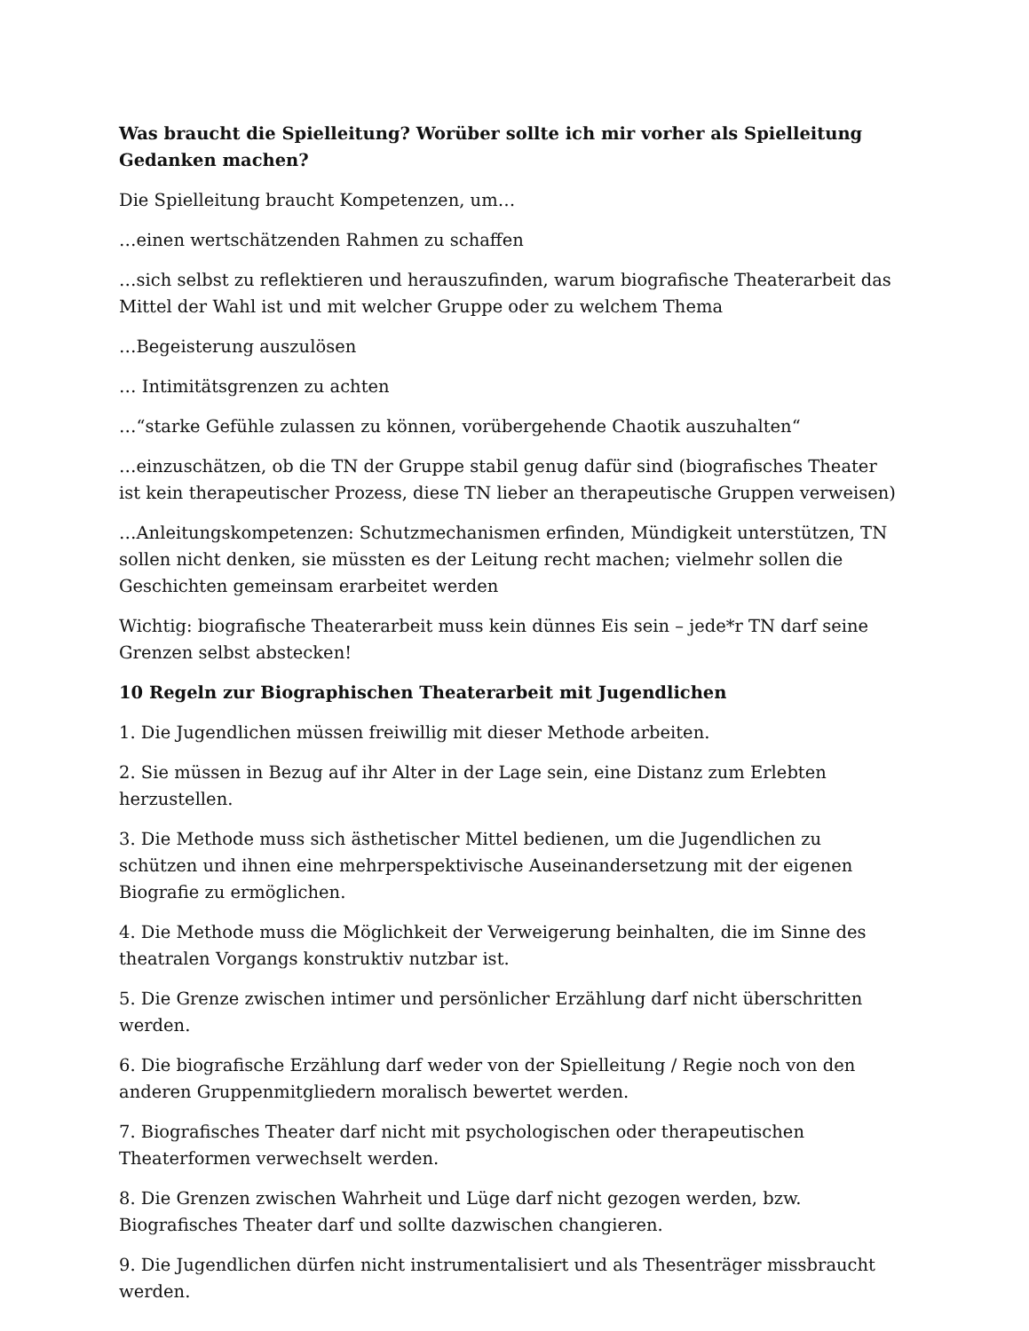Was braucht die Spielleitung? Worüber sollte ich mir vorher als Spielleitung Gedanken machen?
Die Spielleitung braucht Kompetenzen, um…
…einen wertschätzenden Rahmen zu schaffen
…sich selbst zu reflektieren und herauszufinden, warum biografische Theaterarbeit das Mittel der Wahl ist und mit welcher Gruppe oder zu welchem Thema
…Begeisterung auszulösen
… Intimitätsgrenzen zu achten
…“starke Gefühle zulassen zu können, vorübergehende Chaotik auszuhalten“
…einzuschätzen, ob die TN der Gruppe stabil genug dafür sind (biografisches Theater ist kein therapeutischer Prozess, diese TN lieber an therapeutische Gruppen verweisen)
…Anleitungskompetenzen: Schutzmechanismen erfinden, Mündigkeit unterstützen, TN sollen nicht denken, sie müssten es der Leitung recht machen; vielmehr sollen die Geschichten gemeinsam erarbeitet werden
Wichtig: biografische Theaterarbeit muss kein dünnes Eis sein – jede*r TN darf seine Grenzen selbst abstecken!
10 Regeln zur Biographischen Theaterarbeit mit Jugendlichen
1. Die Jugendlichen müssen freiwillig mit dieser Methode arbeiten.
2. Sie müssen in Bezug auf ihr Alter in der Lage sein, eine Distanz zum Erlebten herzustellen.
3. Die Methode muss sich ästhetischer Mittel bedienen, um die Jugendlichen zu schützen und ihnen eine mehrperspektivische Auseinandersetzung mit der eigenen Biografie zu ermöglichen.
4. Die Methode muss die Möglichkeit der Verweigerung beinhalten, die im Sinne des theatralen Vorgangs konstruktiv nutzbar ist.
5. Die Grenze zwischen intimer und persönlicher Erzählung darf nicht überschritten werden.
6. Die biografische Erzählung darf weder von der Spielleitung / Regie noch von den anderen Gruppenmitgliedern moralisch bewertet werden.
7. Biografisches Theater darf nicht mit psychologischen oder therapeutischen Theaterformen verwechselt werden.
8. Die Grenzen zwischen Wahrheit und Lüge darf nicht gezogen werden, bzw. Biografisches Theater darf und sollte dazwischen changieren.
9. Die Jugendlichen dürfen nicht instrumentalisiert und als Thesenträger missbraucht werden.